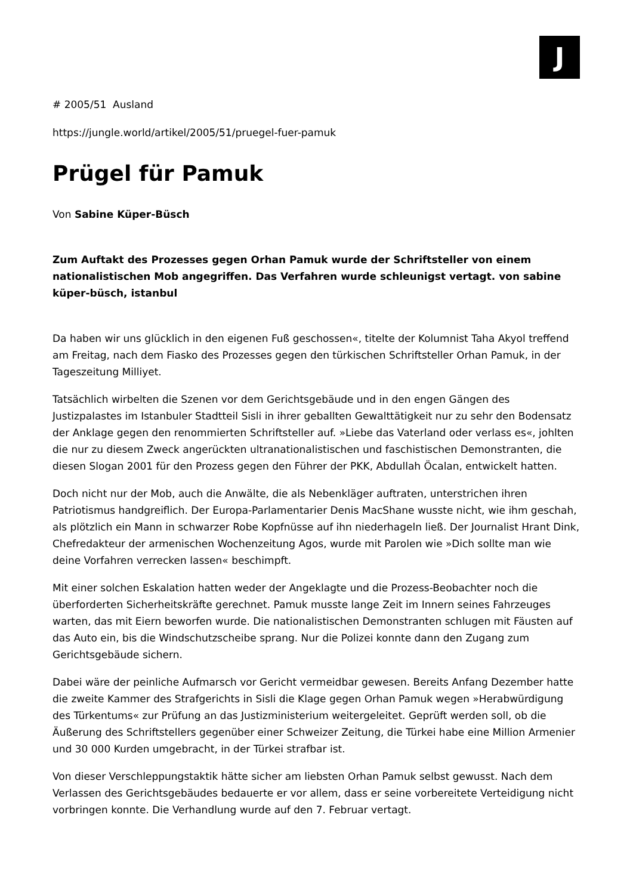J
# 2005/51 Ausland
https://jungle.world/artikel/2005/51/pruegel-fuer-pamuk
Prügel für Pamuk
Von Sabine Küper-Büsch
Zum Auftakt des Prozesses gegen Orhan Pamuk wurde der Schriftsteller von einem nationalistischen Mob angegriffen. Das Verfahren wurde schleunigst vertagt. von sabine küper-büsch, istanbul
Da haben wir uns glücklich in den eigenen Fuß geschossen«, titelte der Kolumnist Taha Akyol treffend am Freitag, nach dem Fiasko des Prozesses gegen den türkischen Schriftsteller Orhan Pamuk, in der Tageszeitung Milliyet.
Tatsächlich wirbelten die Szenen vor dem Gerichtsgebäude und in den engen Gängen des Justizpalastes im Istanbuler Stadtteil Sisli in ihrer geballten Gewalttätigkeit nur zu sehr den Bodensatz der Anklage gegen den renommierten Schriftsteller auf. »Liebe das Vaterland oder verlass es«, johlten die nur zu diesem Zweck angerückten ultranationalistischen und faschistischen Demonstranten, die diesen Slogan 2001 für den Prozess gegen den Führer der PKK, Abdullah Öcalan, entwickelt hatten.
Doch nicht nur der Mob, auch die Anwälte, die als Nebenkläger auftraten, unterstrichen ihren Patriotismus handgreiflich. Der Europa-Parlamentarier Denis MacShane wusste nicht, wie ihm geschah, als plötzlich ein Mann in schwarzer Robe Kopfnüsse auf ihn niederhageln ließ. Der Journalist Hrant Dink, Chefredakteur der armenischen Wochenzeitung Agos, wurde mit Parolen wie »Dich sollte man wie deine Vorfahren verrecken lassen« beschimpft.
Mit einer solchen Eskalation hatten weder der Angeklagte und die Prozess-Beobachter noch die überforderten Sicherheitskräfte gerechnet. Pamuk musste lange Zeit im Innern seines Fahrzeuges warten, das mit Eiern beworfen wurde. Die nationalistischen Demonstranten schlugen mit Fäusten auf das Auto ein, bis die Windschutzscheibe sprang. Nur die Polizei konnte dann den Zugang zum Gerichtsgebäude sichern.
Dabei wäre der peinliche Aufmarsch vor Gericht vermeidbar gewesen. Bereits Anfang Dezember hatte die zweite Kammer des Strafgerichts in Sisli die Klage gegen Orhan Pamuk wegen »Herabwürdigung des Türkentums« zur Prüfung an das Justizministerium weitergeleitet. Geprüft werden soll, ob die Äußerung des Schriftstellers gegenüber einer Schweizer Zeitung, die Türkei habe eine Million Armenier und 30 000 Kurden umgebracht, in der Türkei strafbar ist.
Von dieser Verschleppungstaktik hätte sicher am liebsten Orhan Pamuk selbst gewusst. Nach dem Verlassen des Gerichtsgebäudes bedauerte er vor allem, dass er seine vorbereitete Verteidigung nicht vorbringen konnte. Die Verhandlung wurde auf den 7. Februar vertagt.